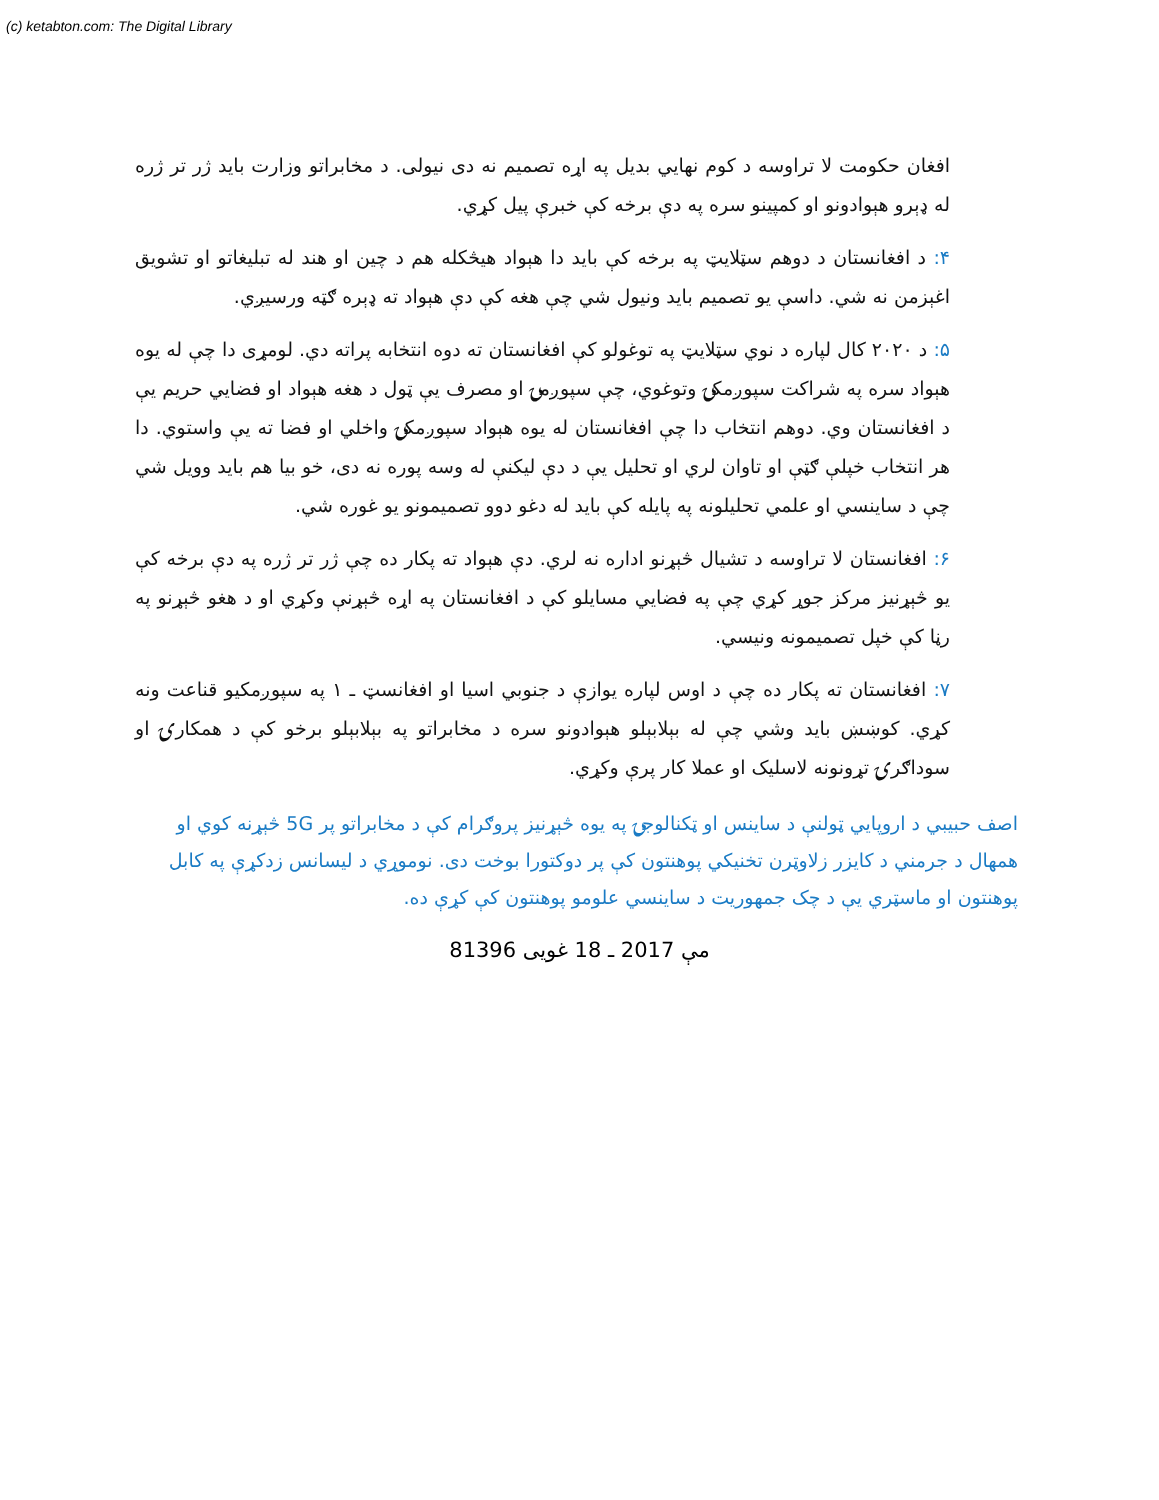(c) ketabton.com: The Digital Library
افغان حکومت لا تراوسه د کوم نهایي بدیل په اړه تصمیم نه دی نیولی. د مخابراتو وزارت باید ژر تر ژره له ډېرو هېوادونو او کمپینو سره په دې برخه کې خبرې پیل کړي.
۴: د افغانستان د دوهم سټلایټ په برخه کې باید دا هېواد هیڅکله هم د چین او هند له تبلیغاتو او تشویق اغېزمن نه شي. داسې یو تصمیم باید ونیول شي چې هغه کې دې هېواد ته ډېره ګټه ورسیږي.
۵: د ۲۰۲۰ کال لپاره د نوي سټلایټ په توغولو کې افغانستان ته دوه انتخابه پراته دي. لومړی دا چې له یوه هېواد سره په شراکت سپوږمکۍ وتوغوي، چې سپوږمۍ او مصرف یې ټول د هغه هېواد او فضایي حریم یې د افغانستان وي. دوهم انتخاب دا چې افغانستان له یوه هېواد سپوږمکۍ واخلي او فضا ته یې واستوي. دا هر انتخاب خپلې ګټې او تاوان لري او تحلیل یې د دې لیکنې له وسه پوره نه دی، خو بیا هم باید وویل شي چې د ساینسي او علمي تحلیلونه په پایله کې باید له دغو دوو تصمیمونو یو غوره شي.
۶: افغانستان لا تراوسه د تشیال څېړنو اداره نه لري. دې هېواد ته پکار ده چې ژر تر ژره په دې برخه کې یو څېړنیز مرکز جوړ کړي چې په فضایي مسایلو کې د افغانستان په اړه څېړنې وکړي او د هغو څېړنو په رڼا کې خپل تصمیمونه ونیسي.
۷: افغانستان ته پکار ده چې د اوس لپاره یوازې د جنوبي اسیا او افغانسټ ـ ۱ په سپوږمکیو قناعت ونه کړي. کوښښ باید وشي چې له بېلابېلو هېوادونو سره د مخابراتو په بېلابېلو برخو کې د همکارۍ او سوداګرۍ تړونونه لاسلیک او عملا کار پرې وکړي.
اصف حبیبي د اروپايي ټولنې د ساینس او ټکنالوجۍ په یوه څېړنیز پروګرام کې د مخابراتو پر 5G څېړنه کوي او همهال د جرمني د کایزر زلاوټرن تخنیکي پوهنتون کې پر دوکتورا بوخت دی. نوموړي د لیسانس زدکړې په کابل پوهنتون او ماسټري یې د چک جمهوریت د ساینسي علومو پوهنتون کې کړې ده.
8مې 2017 ـ 18 غویی 1396